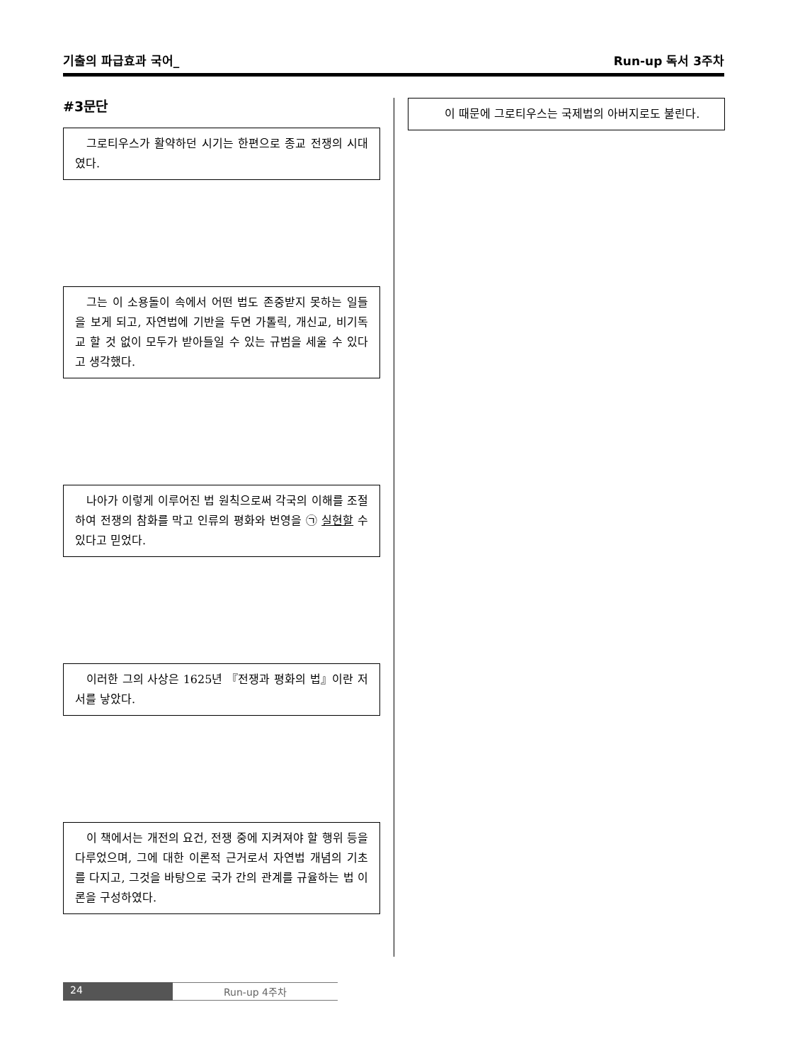기출의 파급효과 국어_ Run-up 독서 3주차
#3문단
그로티우스가 활약하던 시기는 한편으로 종교 전쟁의 시대였다.
그는 이 소용돌이 속에서 어떤 법도 존중받지 못하는 일들을 보게 되고, 자연법에 기반을 두면 가톨릭, 개신교, 비기독교 할 것 없이 모두가 받아들일 수 있는 규범을 세울 수 있다고 생각했다.
나아가 이렇게 이루어진 법 원칙으로써 각국의 이해를 조절하여 전쟁의 참화를 막고 인류의 평화와 번영을 ㉠ 실현할 수 있다고 믿었다.
이러한 그의 사상은 1625년 『전쟁과 평화의 법』이란 저서를 낳았다.
이 책에서는 개전의 요건, 전쟁 중에 지켜져야 할 행위 등을 다루었으며, 그에 대한 이론적 근거로서 자연법 개념의 기초를 다지고, 그것을 바탕으로 국가 간의 관계를 규율하는 법 이론을 구성하였다.
이 때문에 그로티우스는 국제법의 아버지로도 불린다.
24 Run-up 4주차